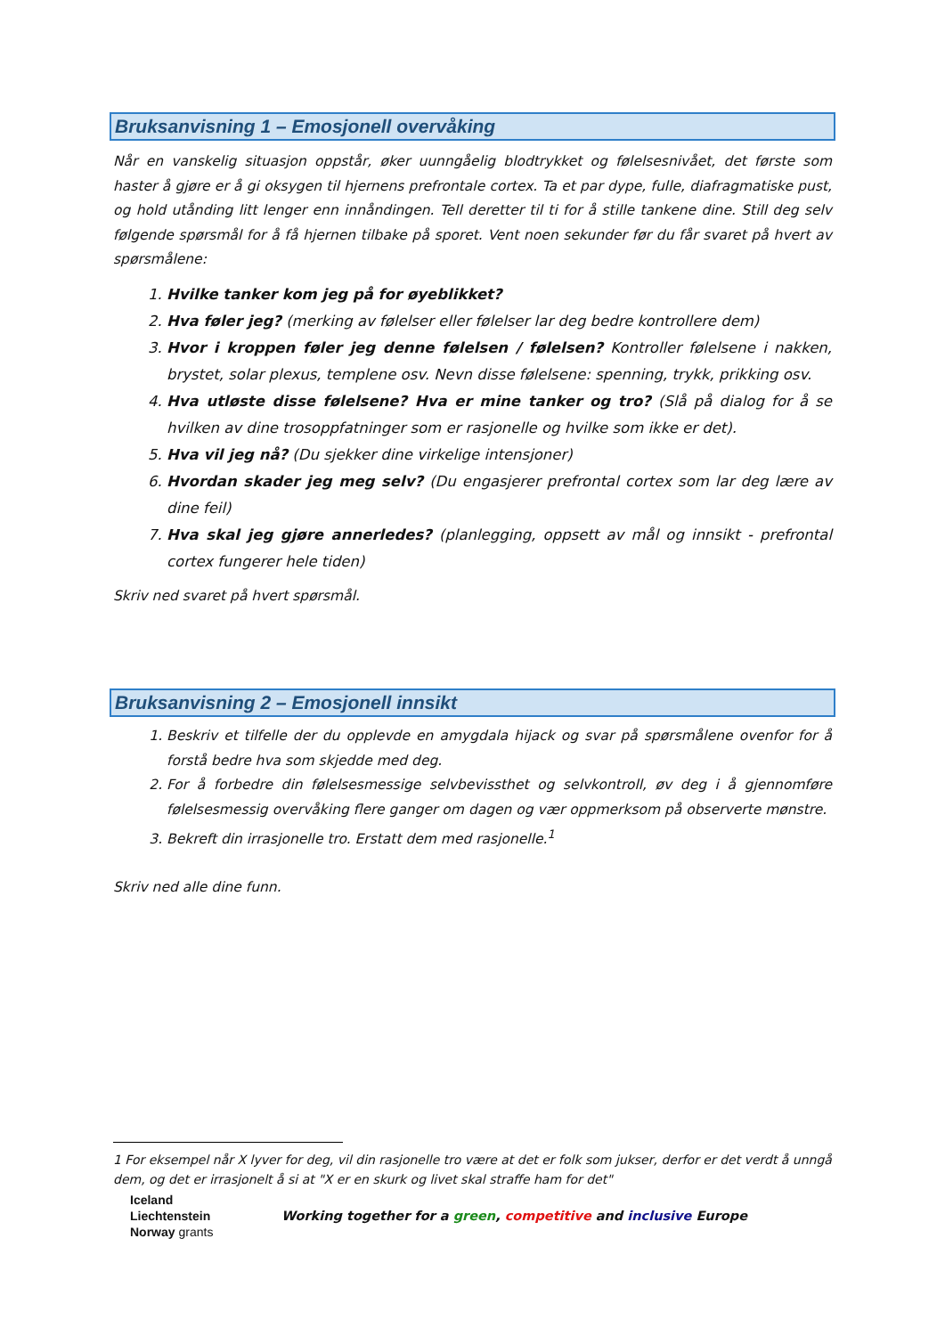Bruksanvisning 1 – Emosjonell overvåking
Når en vanskelig situasjon oppstår, øker uunngåelig blodtrykket og følelsesnivået, det første som haster å gjøre er å gi oksygen til hjernens prefrontale cortex. Ta et par dype, fulle, diafragmatiske pust, og hold utånding litt lenger enn innåndingen. Tell deretter til ti for å stille tankene dine. Still deg selv følgende spørsmål for å få hjernen tilbake på sporet. Vent noen sekunder før du får svaret på hvert av spørsmålene:
1. Hvilke tanker kom jeg på for øyeblikket?
2. Hva føler jeg? (merking av følelser eller følelser lar deg bedre kontrollere dem)
3. Hvor i kroppen føler jeg denne følelsen / følelsen? Kontroller følelsene i nakken, brystet, solar plexus, templene osv. Nevn disse følelsene: spenning, trykk, prikking osv.
4. Hva utløste disse følelsene? Hva er mine tanker og tro? (Slå på dialog for å se hvilken av dine trosoppfatninger som er rasjonelle og hvilke som ikke er det).
5. Hva vil jeg nå? (Du sjekker dine virkelige intensjoner)
6. Hvordan skader jeg meg selv? (Du engasjerer prefrontal cortex som lar deg lære av dine feil)
7. Hva skal jeg gjøre annerledes? (planlegging, oppsett av mål og innsikt - prefrontal cortex fungerer hele tiden)
Skriv ned svaret på hvert spørsmål.
Bruksanvisning 2 – Emosjonell innsikt
1. Beskriv et tilfelle der du opplevde en amygdala hijack og svar på spørsmålene ovenfor for å forstå bedre hva som skjedde med deg.
2. For å forbedre din følelsesmessige selvbevissthet og selvkontroll, øv deg i å gjennomføre følelsesmessig overvåking flere ganger om dagen og vær oppmerksom på observerte mønstre.
3. Bekreft din irrasjonelle tro. Erstatt dem med rasjonelle.<sup>1</sup>
Skriv ned alle dine funn.
1 For eksempel når X lyver for deg, vil din rasjonelle tro være at det er folk som jukser, derfor er det verdt å unngå dem, og det er irrasjonelt å si at "X er en skurk og livet skal straffe ham for det"
Iceland
Liechtenstein
Norway grants
Working together for a green, competitive and inclusive Europe